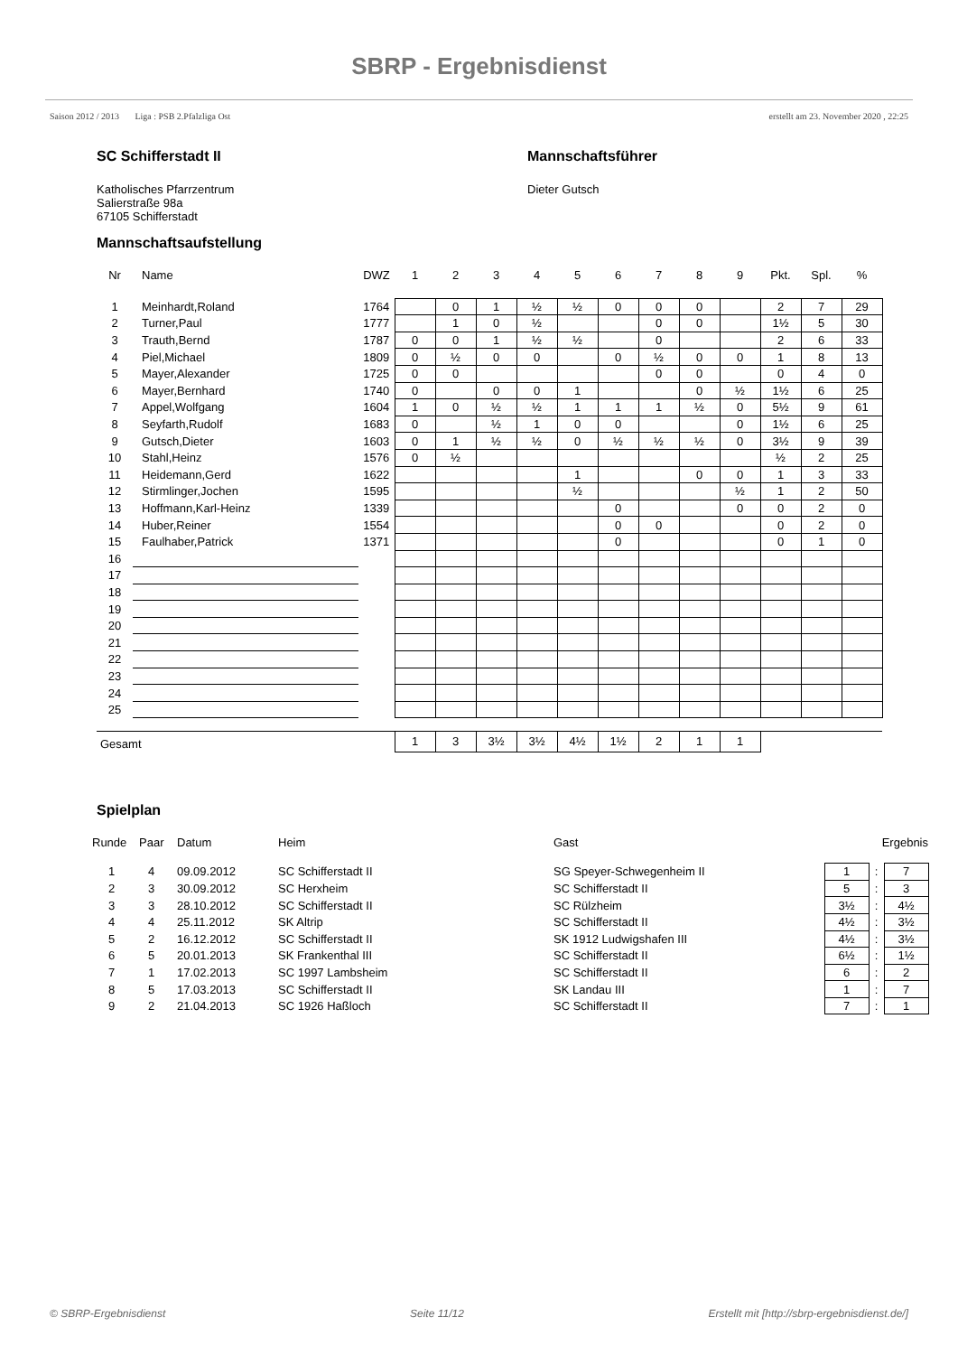SBRP - Ergebnisdienst
Saison 2012 / 2013 Liga : PSB 2.Pfalzliga Ost erstellt am 23. November 2020 , 22:25
SC Schifferstadt II
Katholisches Pfarrzentrum
Salierstraße 98a
67105 Schifferstadt
Mannschaftsführer
Dieter Gutsch
Mannschaftsaufstellung
| Nr | Name | DWZ | 1 | 2 | 3 | 4 | 5 | 6 | 7 | 8 | 9 | Pkt. | Spl. | % |
| --- | --- | --- | --- | --- | --- | --- | --- | --- | --- | --- | --- | --- | --- | --- |
| 1 | Meinhardt,Roland | 1764 | | 0 | 1 | ½ | ½ | 0 | 0 | 0 | | 2 | 7 | 29 |
| 2 | Turner,Paul | 1777 | | 1 | 0 | ½ | | | 0 | 0 | | 1½ | 5 | 30 |
| 3 | Trauth,Bernd | 1787 | 0 | 0 | 1 | ½ | ½ | | 0 | | | 2 | 6 | 33 |
| 4 | Piel,Michael | 1809 | 0 | ½ | 0 | 0 | | 0 | ½ | 0 | 0 | 1 | 8 | 13 |
| 5 | Mayer,Alexander | 1725 | 0 | 0 | | | | | 0 | 0 | | 0 | 4 | 0 |
| 6 | Mayer,Bernhard | 1740 | 0 | | 0 | 0 | 1 | | | 0 | ½ | 1½ | 6 | 25 |
| 7 | Appel,Wolfgang | 1604 | 1 | 0 | ½ | ½ | 1 | 1 | 1 | ½ | 0 | 5½ | 9 | 61 |
| 8 | Seyfarth,Rudolf | 1683 | 0 | | ½ | 1 | 0 | 0 | | | 0 | 1½ | 6 | 25 |
| 9 | Gutsch,Dieter | 1603 | 0 | 1 | ½ | ½ | 0 | ½ | ½ | ½ | 0 | 3½ | 9 | 39 |
| 10 | Stahl,Heinz | 1576 | 0 | ½ | | | | | | | | ½ | 2 | 25 |
| 11 | Heidemann,Gerd | 1622 | | | | | 1 | | | 0 | 0 | 1 | 3 | 33 |
| 12 | Stirmlinger,Jochen | 1595 | | | | | ½ | | | | ½ | 1 | 2 | 50 |
| 13 | Hoffmann,Karl-Heinz | 1339 | | | | | | 0 | | | 0 | 0 | 2 | 0 |
| 14 | Huber,Reiner | 1554 | | | | | | 0 | 0 | | | 0 | 2 | 0 |
| 15 | Faulhaber,Patrick | 1371 | | | | | | 0 | | | | 0 | 1 | 0 |
| 16 | | | | | | | | | | | | | | |
| 17 | | | | | | | | | | | | | | |
| 18 | | | | | | | | | | | | | | |
| 19 | | | | | | | | | | | | | | |
| 20 | | | | | | | | | | | | | | |
| 21 | | | | | | | | | | | | | | |
| 22 | | | | | | | | | | | | | | |
| 23 | | | | | | | | | | | | | | |
| 24 | | | | | | | | | | | | | | |
| 25 | | | | | | | | | | | | | | |
| Gesamt | | | 1 | 3 | 3½ | 3½ | 4½ | 1½ | 2 | 1 | 1 | | | |
Spielplan
| Runde | Paar | Datum | Heim | Gast | Ergebnis | | |
| --- | --- | --- | --- | --- | --- | --- | --- |
| 1 | 4 | 09.09.2012 | SC Schifferstadt II | SG Speyer-Schwegenheim II | 1 | : | 7 |
| 2 | 3 | 30.09.2012 | SC Herxheim | SC Schifferstadt II | 5 | : | 3 |
| 3 | 3 | 28.10.2012 | SC Schifferstadt II | SC Rülzheim | 3½ | : | 4½ |
| 4 | 4 | 25.11.2012 | SK Altrip | SC Schifferstadt II | 4½ | : | 3½ |
| 5 | 2 | 16.12.2012 | SC Schifferstadt II | SK 1912 Ludwigshafen III | 4½ | : | 3½ |
| 6 | 5 | 20.01.2013 | SK Frankenthal III | SC Schifferstadt II | 6½ | : | 1½ |
| 7 | 1 | 17.02.2013 | SC 1997 Lambsheim | SC Schifferstadt II | 6 | : | 2 |
| 8 | 5 | 17.03.2013 | SC Schifferstadt II | SK Landau III | 1 | : | 7 |
| 9 | 2 | 21.04.2013 | SC 1926 Haßloch | SC Schifferstadt II | 7 | : | 1 |
© SBRP-Ergebnisdienst Seite 11/12 Erstellt mit [http://sbrp-ergebnisdienst.de/]